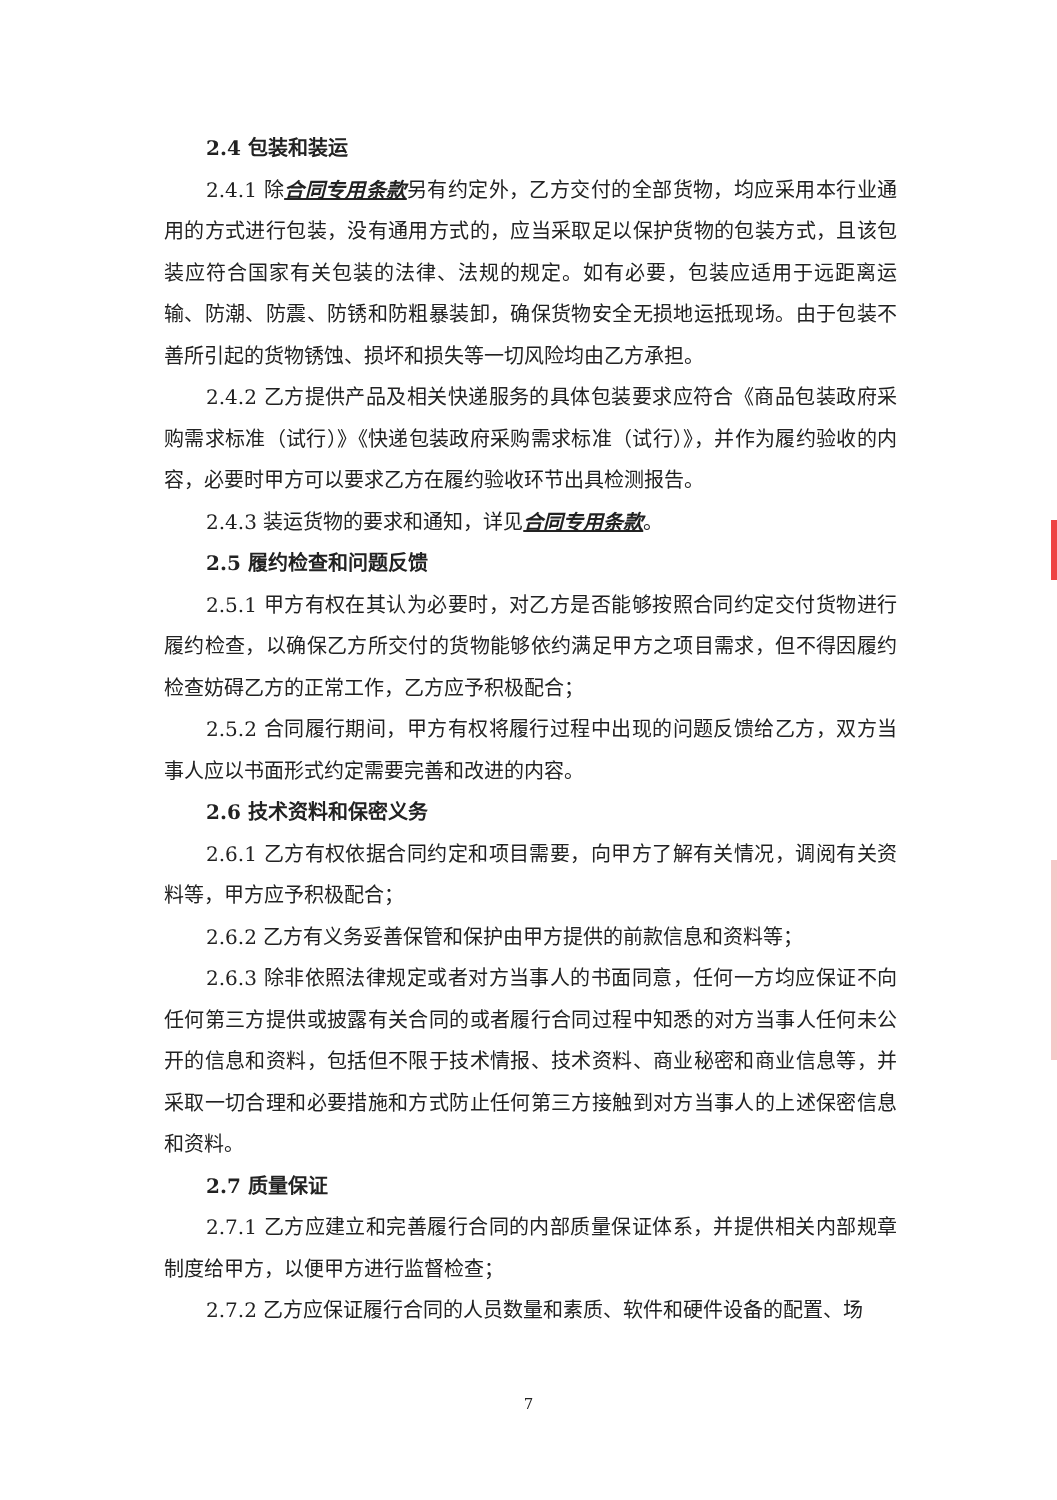2.4 包装和装运
2.4.1 除合同专用条款另有约定外，乙方交付的全部货物，均应采用本行业通用的方式进行包装，没有通用方式的，应当采取足以保护货物的包装方式，且该包装应符合国家有关包装的法律、法规的规定。如有必要，包装应适用于远距离运输、防潮、防震、防锈和防粗暴装卸，确保货物安全无损地运抵现场。由于包装不善所引起的货物锈蚀、损坏和损失等一切风险均由乙方承担。
2.4.2 乙方提供产品及相关快递服务的具体包装要求应符合《商品包装政府采购需求标准（试行）》《快递包装政府采购需求标准（试行）》，并作为履约验收的内容，必要时甲方可以要求乙方在履约验收环节出具检测报告。
2.4.3 装运货物的要求和通知，详见合同专用条款。
2.5 履约检查和问题反馈
2.5.1 甲方有权在其认为必要时，对乙方是否能够按照合同约定交付货物进行履约检查，以确保乙方所交付的货物能够依约满足甲方之项目需求，但不得因履约检查妨碍乙方的正常工作，乙方应予积极配合；
2.5.2 合同履行期间，甲方有权将履行过程中出现的问题反馈给乙方，双方当事人应以书面形式约定需要完善和改进的内容。
2.6 技术资料和保密义务
2.6.1 乙方有权依据合同约定和项目需要，向甲方了解有关情况，调阅有关资料等，甲方应予积极配合；
2.6.2 乙方有义务妥善保管和保护由甲方提供的前款信息和资料等；
2.6.3 除非依照法律规定或者对方当事人的书面同意，任何一方均应保证不向任何第三方提供或披露有关合同的或者履行合同过程中知悉的对方当事人任何未公开的信息和资料，包括但不限于技术情报、技术资料、商业秘密和商业信息等，并采取一切合理和必要措施和方式防止任何第三方接触到对方当事人的上述保密信息和资料。
2.7 质量保证
2.7.1 乙方应建立和完善履行合同的内部质量保证体系，并提供相关内部规章制度给甲方，以便甲方进行监督检查；
2.7.2 乙方应保证履行合同的人员数量和素质、软件和硬件设备的配置、场
7